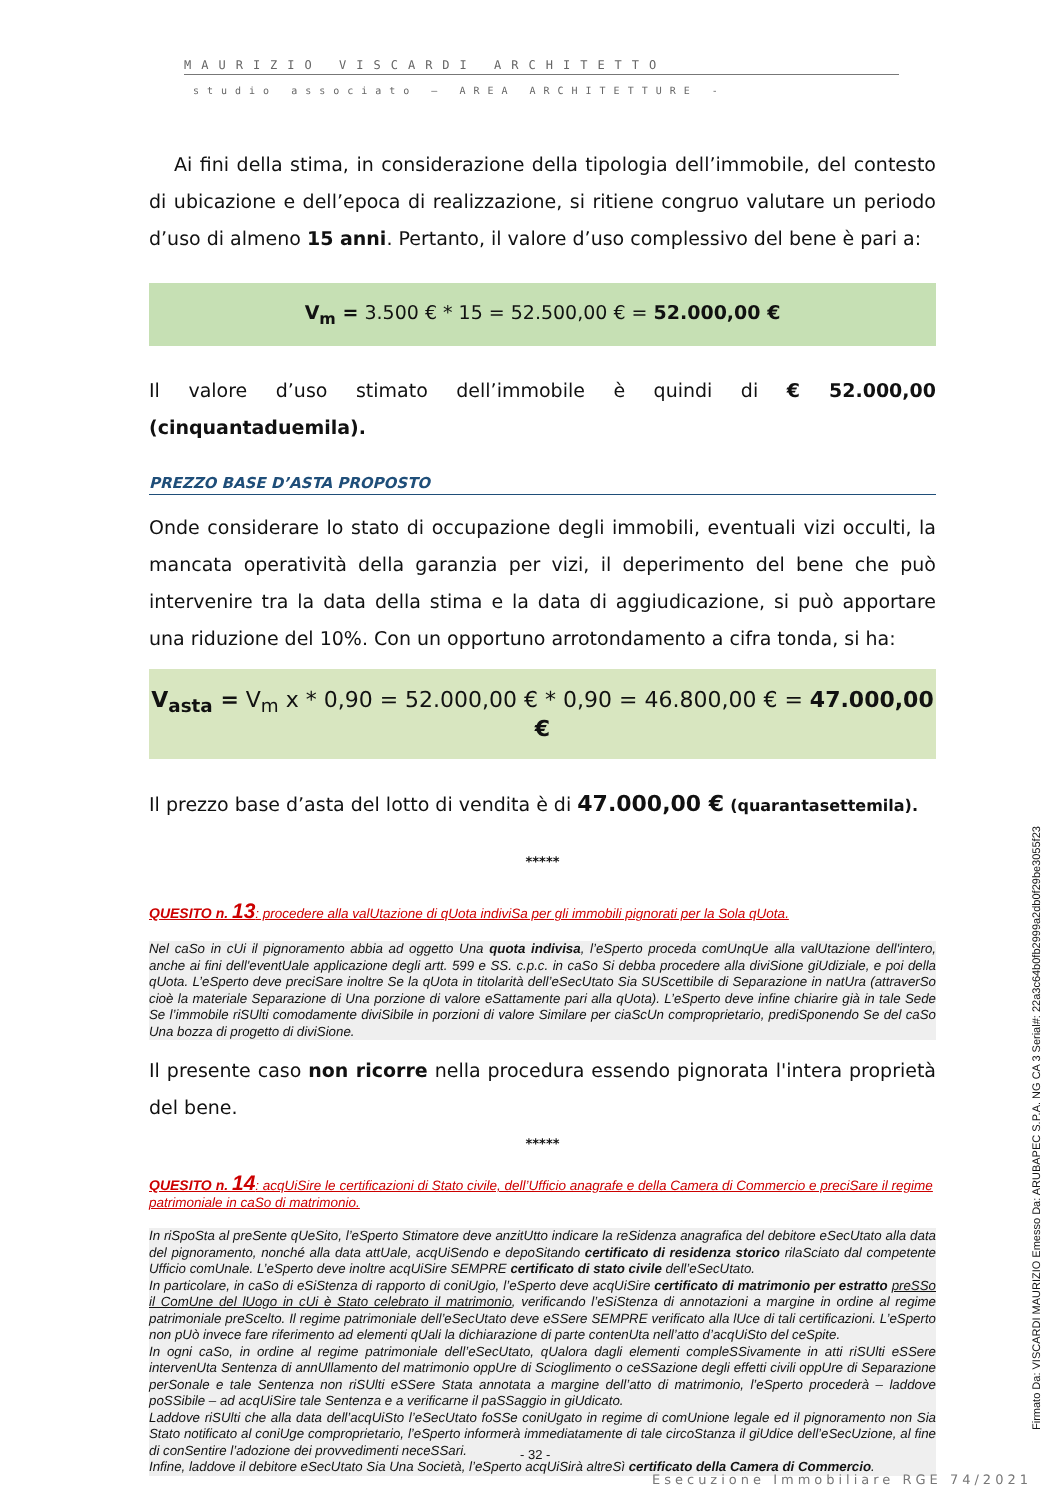MAURIZIO VISCARDI ARCHITETTO
studio associato – AREA ARCHITETTURE -
Ai fini della stima, in considerazione della tipologia dell’immobile, del contesto di ubicazione e dell’epoca di realizzazione, si ritiene congruo valutare un periodo d’uso di almeno 15 anni. Pertanto, il valore d’uso complessivo del bene è pari a:
V<sub>m</sub> = 3.500 € * 15 = 52.500,00 € = 52.000,00 €
Il valore d’uso stimato dell’immobile è quindi di € 52.000,00 (cinquantaduemila).
PREZZO BASE D’ASTA PROPOSTO
Onde considerare lo stato di occupazione degli immobili, eventuali vizi occulti, la mancata operatività della garanzia per vizi, il deperimento del bene che può intervenire tra la data della stima e la data di aggiudicazione, si può apportare una riduzione del 10%. Con un opportuno arrotondamento a cifra tonda, si ha:
V<sub>asta</sub> = V<sub>m</sub> x * 0,90 = 52.000,00 € * 0,90 = 46.800,00 € = 47.000,00 €
Il prezzo base d’asta del lotto di vendita è di 47.000,00 € (quarantasettemila).
*****
QUESITO n. 13: procedere alla valUtazione di qUota indiviSa per gli immobili pignorati per la Sola qUota.
Nel caSo in cUi il pignoramento abbia ad oggetto Una quota indivisa, l’eSperto proceda comUnqUe alla valUtazione dell'intero, anche ai fini dell'eventUale applicazione degli artt. 599 e SS. c.p.c. in caSo Si debba procedere alla diviSione giUdiziale, e poi della qUota. L’eSperto deve preciSare inoltre Se la qUota in titolarità dell’eSecUtato Sia SUScettibile di Separazione in natUra (attraverSo cioè la materiale Separazione di Una porzione di valore eSattamente pari alla qUota). L’eSperto deve infine chiarire già in tale Sede Se l’immobile riSUlti comodamente diviSibile in porzioni di valore Similare per ciaScUn comproprietario, prediSponendo Se del caSo Una bozza di progetto di diviSione.
Il presente caso non ricorre nella procedura essendo pignorata l'intera proprietà del bene.
*****
QUESITO n. 14: acqUiSire le certificazioni di Stato civile, dell’Ufficio anagrafe e della Camera di Commercio e preciSare il regime patrimoniale in caSo di matrimonio.
In riSpoSta al preSente qUeSito, l’eSperto Stimatore deve anzitUtto indicare la reSidenza anagrafica del debitore eSecUtato alla data del pignoramento, nonché alla data attUale, acqUiSendo e depoSitando certificato di residenza storico rilaSciato dal competente Ufficio comUnale. L’eSperto deve inoltre acqUiSire SEMPRE certificato di stato civile dell’eSecUtato.
In particolare, in caSo di eSiStenza di rapporto di coniUgio, l’eSperto deve acqUiSire certificato di matrimonio per estratto preSSo il ComUne del lUogo in cUi è Stato celebrato il matrimonio, verificando l’eSiStenza di annotazioni a margine in ordine al regime patrimoniale preScelto. Il regime patrimoniale dell’eSecUtato deve eSSere SEMPRE verificato alla lUce di tali certificazioni. L’eSperto non pUò invece fare riferimento ad elementi qUali la dichiarazione di parte contenUta nell’atto d’acqUiSto del ceSpite.
In ogni caSo, in ordine al regime patrimoniale dell’eSecUtato, qUalora dagli elementi compleSSivamente in atti riSUlti eSSere intervenUta Sentenza di annUllamento del matrimonio oppUre di Scioglimento o ceSSazione degli effetti civili oppUre di Separazione perSonale e tale Sentenza non riSUlti eSSere Stata annotata a margine dell’atto di matrimonio, l’eSperto procederà – laddove poSSibile – ad acqUiSire tale Sentenza e a verificarne il paSSaggio in giUdicato.
Laddove riSUlti che alla data dell’acqUiSto l’eSecUtato foSSe coniUgato in regime di comUnione legale ed il pignoramento non Sia Stato notificato al coniUge comproprietario, l’eSperto informerà immediatamente di tale circoStanza il giUdice dell’eSecUzione, al fine di conSentire l’adozione dei provvedimenti neceSSari.
Infine, laddove il debitore eSecUtato Sia Una Società, l’eSperto acqUiSirà altreSì certificato della Camera di Commercio.
Firmato Da: VISCARDI MAURIZIO Emesso Da: ARUBAPEC S.P.A. NG CA 3 Serial#: 22a3c64b0fb2999a2db0f29be3055f23
- 32 -
Esecuzione Immobiliare RGE 74/2021